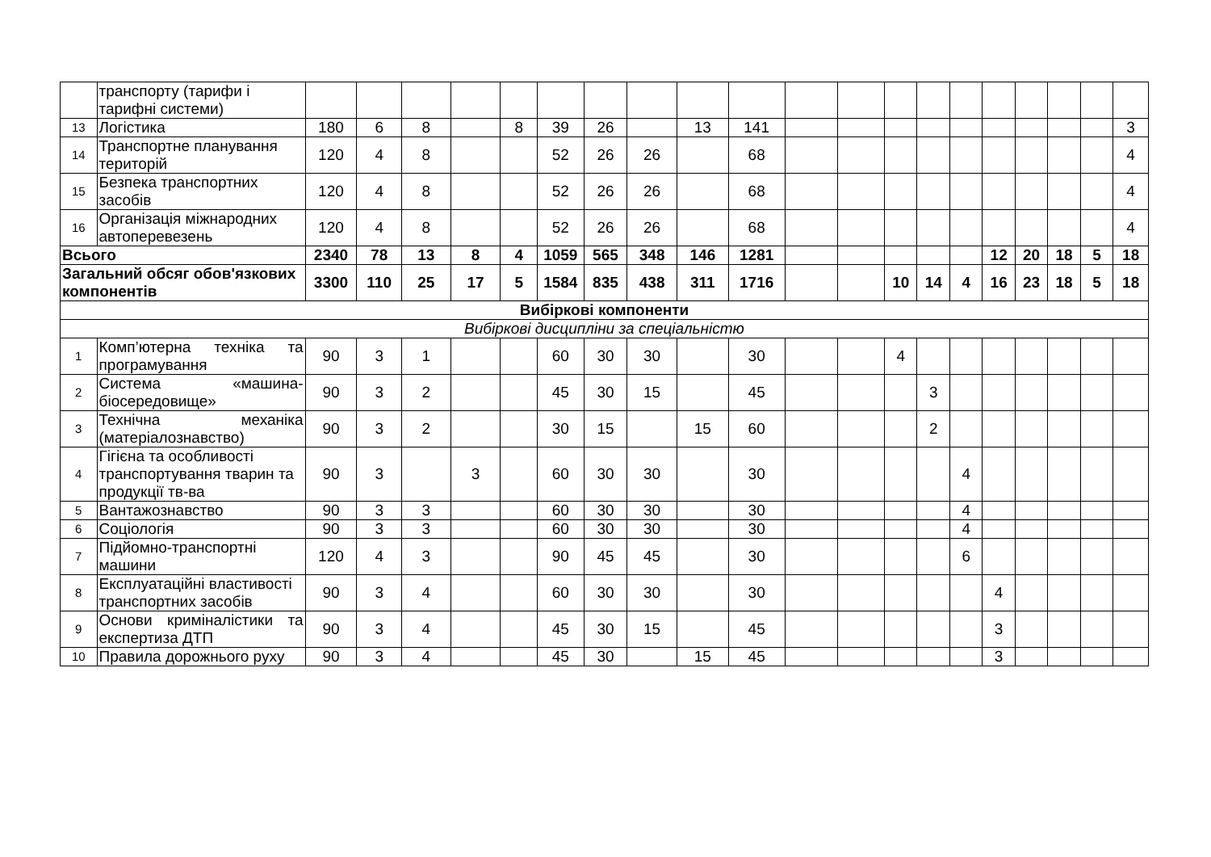| | транспорту (тарифи і тарифні системи) | | | | | | | | | | | | | | | | | | | | |
| 13 | Логістика | 180 | 6 | 8 | | 8 | 39 | 26 | | 13 | 141 | | | | | | | | | | 3 |
| 14 | Транспортне планування територій | 120 | 4 | 8 | | | 52 | 26 | 26 | | 68 | | | | | | | | | | 4 |
| 15 | Безпека транспортних засобів | 120 | 4 | 8 | | | 52 | 26 | 26 | | 68 | | | | | | | | | | 4 |
| 16 | Організація міжнародних автоперевезень | 120 | 4 | 8 | | | 52 | 26 | 26 | | 68 | | | | | | | | | | 4 |
| Всього | | 2340 | 78 | 13 | 8 | 4 | 1059 | 565 | 348 | 146 | 1281 | | | | | | 12 | 20 | 18 | 5 | 18 |
| Загальний обсяг обов'язкових компонентів | | 3300 | 110 | 25 | 17 | 5 | 1584 | 835 | 438 | 311 | 1716 | | | 10 | 14 | 4 | 16 | 23 | 18 | 5 | 18 |
| Вибіркові компоненти | | | | | | | | | | | | | | | | | | | | | |
| Вибіркові дисципліни за спеціальністю | | | | | | | | | | | | | | | | | | | | | |
| 1 | Комп’ютерна техніка та програмування | 90 | 3 | 1 | | | 60 | 30 | 30 | | 30 | | | 4 | | | | | | | |
| 2 | Система «машина-біосередовище» | 90 | 3 | 2 | | | 45 | 30 | 15 | | 45 | | | | 3 | | | | | | |
| 3 | Технічна механіка (матеріалознавство) | 90 | 3 | 2 | | | 30 | 15 | | 15 | 60 | | | | 2 | | | | | | |
| 4 | Гігієна та особливості транспортування тварин та продукції тв-ва | 90 | 3 | | 3 | | 60 | 30 | 30 | | 30 | | | | | 4 | | | | | |
| 5 | Вантажознавство | 90 | 3 | 3 | | | 60 | 30 | 30 | | 30 | | | | | 4 | | | | | |
| 6 | Соціологія | 90 | 3 | 3 | | | 60 | 30 | 30 | | 30 | | | | | 4 | | | | | |
| 7 | Підйомно-транспортні машини | 120 | 4 | 3 | | | 90 | 45 | 45 | | 30 | | | | | 6 | | | | | |
| 8 | Експлуатаційні властивості транспортних засобів | 90 | 3 | 4 | | | 60 | 30 | 30 | | 30 | | | | | | 4 | | | | |
| 9 | Основи криміналістики та експертиза ДТП | 90 | 3 | 4 | | | 45 | 30 | 15 | | 45 | | | | | | 3 | | | | |
| 10 | Правила дорожнього руху | 90 | 3 | 4 | | | 45 | 30 | | 15 | 45 | | | | | | 3 | | | | |